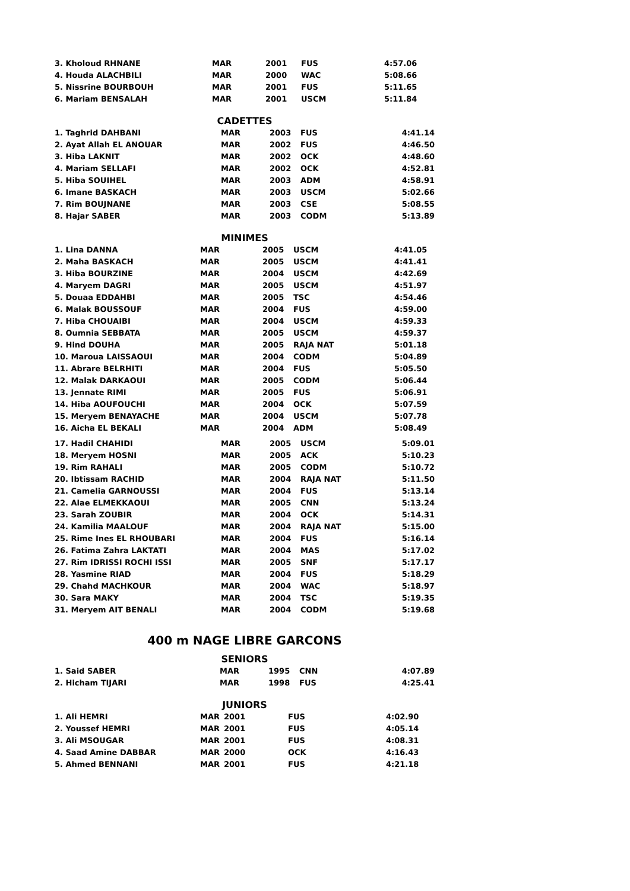| 3. Kholoud RHNANE | MAR | 2001 | FUS | 4:57.06 |
| 4. Houda ALACHBILI | MAR | 2000 | WAC | 5:08.66 |
| 5. Nissrine BOURBOUH | MAR | 2001 | FUS | 5:11.65 |
| 6. Mariam BENSALAH | MAR | 2001 | USCM | 5:11.84 |
CADETTES
| 1. Taghrid DAHBANI | MAR | 2003 | FUS | 4:41.14 |
| 2. Ayat Allah EL ANOUAR | MAR | 2002 | FUS | 4:46.50 |
| 3. Hiba LAKNIT | MAR | 2002 | OCK | 4:48.60 |
| 4. Mariam SELLAFI | MAR | 2002 | OCK | 4:52.81 |
| 5. Hiba SOUIHEL | MAR | 2003 | ADM | 4:58.91 |
| 6. Imane BASKACH | MAR | 2003 | USCM | 5:02.66 |
| 7. Rim BOUJNANE | MAR | 2003 | CSE | 5:08.55 |
| 8. Hajar SABER | MAR | 2003 | CODM | 5:13.89 |
MINIMES
| 1. Lina DANNA | MAR | 2005 | USCM | 4:41.05 |
| 2. Maha BASKACH | MAR | 2005 | USCM | 4:41.41 |
| 3. Hiba BOURZINE | MAR | 2004 | USCM | 4:42.69 |
| 4. Maryem DAGRI | MAR | 2005 | USCM | 4:51.97 |
| 5. Douaa EDDAHBI | MAR | 2005 | TSC | 4:54.46 |
| 6. Malak BOUSSOUF | MAR | 2004 | FUS | 4:59.00 |
| 7. Hiba CHOUAIBI | MAR | 2004 | USCM | 4:59.33 |
| 8. Oumnia SEBBATA | MAR | 2005 | USCM | 4:59.37 |
| 9. Hind DOUHA | MAR | 2005 | RAJA NAT | 5:01.18 |
| 10. Maroua LAISSAOUI | MAR | 2004 | CODM | 5:04.89 |
| 11. Abrare BELRHITI | MAR | 2004 | FUS | 5:05.50 |
| 12. Malak DARKAOUI | MAR | 2005 | CODM | 5:06.44 |
| 13. Jennate RIMI | MAR | 2005 | FUS | 5:06.91 |
| 14. Hiba AOUFOUCHI | MAR | 2004 | OCK | 5:07.59 |
| 15. Meryem BENAYACHE | MAR | 2004 | USCM | 5:07.78 |
| 16. Aicha EL BEKALI | MAR | 2004 | ADM | 5:08.49 |
| 17. Hadil CHAHIDI | MAR | 2005 | USCM | 5:09.01 |
| 18. Meryem HOSNI | MAR | 2005 | ACK | 5:10.23 |
| 19. Rim RAHALI | MAR | 2005 | CODM | 5:10.72 |
| 20. Ibtissam RACHID | MAR | 2004 | RAJA NAT | 5:11.50 |
| 21. Camelia GARNOUSSI | MAR | 2004 | FUS | 5:13.14 |
| 22. Alae ELMEKKAOUI | MAR | 2005 | CNN | 5:13.24 |
| 23. Sarah ZOUBIR | MAR | 2004 | OCK | 5:14.31 |
| 24. Kamilia MAALOUF | MAR | 2004 | RAJA NAT | 5:15.00 |
| 25. Rime Ines EL RHOUBARI | MAR | 2004 | FUS | 5:16.14 |
| 26. Fatima Zahra LAKTATI | MAR | 2004 | MAS | 5:17.02 |
| 27. Rim IDRISSI ROCHI ISSI | MAR | 2005 | SNF | 5:17.17 |
| 28. Yasmine RIAD | MAR | 2004 | FUS | 5:18.29 |
| 29. Chahd MACHKOUR | MAR | 2004 | WAC | 5:18.97 |
| 30. Sara MAKY | MAR | 2004 | TSC | 5:19.35 |
| 31. Meryem AIT BENALI | MAR | 2004 | CODM | 5:19.68 |
400 m NAGE LIBRE GARCONS
SENIORS
| 1. Said SABER | MAR | 1995 | CNN | 4:07.89 |
| 2. Hicham TIJARI | MAR | 1998 | FUS | 4:25.41 |
JUNIORS
| 1. Ali HEMRI | MAR | 2001 | FUS | 4:02.90 |
| 2. Youssef HEMRI | MAR | 2001 | FUS | 4:05.14 |
| 3. Ali MSOUGAR | MAR | 2001 | FUS | 4:08.31 |
| 4. Saad Amine DABBAR | MAR | 2000 | OCK | 4:16.43 |
| 5. Ahmed BENNANI | MAR | 2001 | FUS | 4:21.18 |